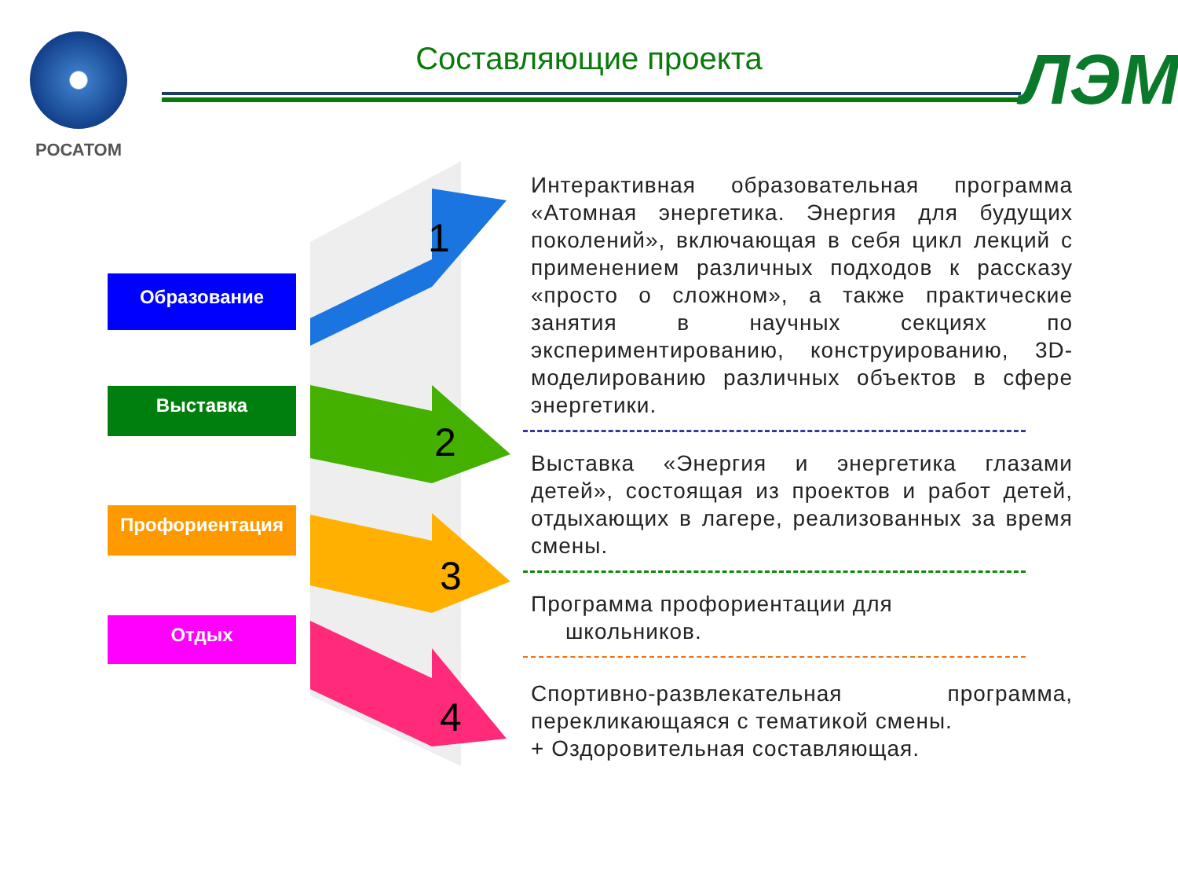РОСАТОМ
Составляющие проекта
ЛЭМ
Образование
Выставка
Профориентация
Отдых
1
2
3
4
Интерактивная образовательная программа «Атомная энергетика. Энергия для будущих поколений», включающая в себя цикл лекций с применением различных подходов к рассказу «просто о сложном», а также практические занятия в научных секциях по экспериментированию, конструированию, 3D-моделированию различных объектов в сфере энергетики.
Выставка «Энергия и энергетика глазами детей», состоящая из проектов и работ детей, отдыхающих в лагере, реализованных за время смены.
Программа профориентации для
школьников.
Спортивно-развлекательная программа, перекликающаяся с тематикой смены.
+ Оздоровительная составляющая.